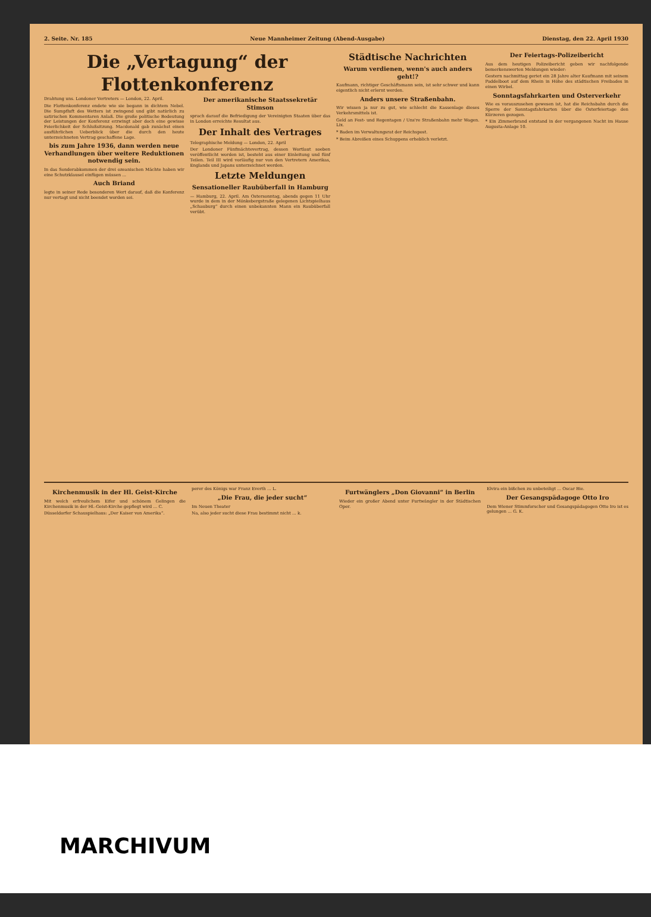2. Seite. Nr. 185 Neue Mannheimer Zeitung (Abend-Ausgabe) Dienstag, den 22. April 1930
Die „Vertagung“ der Flottenkonferenz
Drahtung uns. Londoner Vertreters — London, 22. April.
Die Flottenkonferenz endete wie sie begann in dichtem Nebel. Die Sumpfluft des Wetters ist zwingend und gibt natürlich zu satirischen Kommentaren Anlaß. Die große politische Bedeutung der Leistungen der Konferenz erzwingt aber doch eine gewisse Feierlichkeit der Schlußsitzung. Macdonald gab zunächst einen ausführlichen Ueberblick über die durch den heute unterzeichneten Vertrag geschaffene Lage.
bis zum Jahre 1936, dann werden neue Verhandlungen über weitere Reduktionen notwendig sein.
In das Sonderabkommen der drei ozeanischen Mächte haben wir eine Schutzklausel einfügen müssen ...
Auch Briand
legte in seiner Rede besonderen Wert darauf, daß die Konferenz nur vertagt und nicht beendet worden sei.
Der amerikanische Staatssekretär Stimson
sprach darauf die Befriedigung der Vereinigten Staaten über das in London erreichte Resultat aus.
Der Inhalt des Vertrages
Telegraphische Meldung — London, 22. April
Der Londoner Fünfmächtevertrag, dessen Wortlaut soeben veröffentlicht worden ist, besteht aus einer Einleitung und fünf Teilen. Teil III wird vorläufig nur von den Vertretern Amerikas, Englands und Japans unterzeichnet werden.
Letzte Meldungen
Sensationeller Raubüberfall in Hamburg
— Hamburg, 22. April. Am Ostersonntag, abends gegen 11 Uhr wurde in dem in der Mönkebergstraße gelegenen Lichtspielhaus „Schauburg“ durch einen unbekannten Mann ein Raubüberfall verübt.
Städtische Nachrichten
Warum verdienen, wenn's auch anders geht!?
Kaufmann, richtiger Geschäftsmann sein, ist sehr schwer und kann eigentlich nicht erlernt werden.
Anders unsere Straßenbahn.
Wir wissen ja nur zu gut, wie schlecht die Kassenlage dieses Verkehrsmittels ist.
Geld an Fest- und Regentagen / Uns're Straßenbahn mehr Wagen. Lix.
* Baden im Verwaltungsrat der Reichspost.
* Beim Abreißen eines Schuppens erheblich verletzt.
Der Feiertags-Polizeibericht
Aus dem heutigen Polizeibericht geben wir nachfolgende bemerkenswerten Meldungen wieder:
Gestern nachmittag geriet ein 28 Jahre alter Kaufmann mit seinem Paddelboot auf dem Rhein in Höhe des städtischen Freibades in einen Wirbel.
Sonntagsfahrkarten und Osterverkehr
Wie es vorauszusehen gewesen ist, hat die Reichsbahn durch die Sperre der Sonntagsfahrkarten über die Osterfeiertage den Kürzeren gezogen.
* Ein Zimmerbrand entstand in der vergangenen Nacht im Hause Augusta-Anlage 10.
Kirchenmusik in der Hl. Geist-Kirche
Mit welch erfreulichem Eifer und schönem Gelingen die Kirchenmusik in der Hl.-Geist-Kirche gepflegt wird ... C.
Düsseldorfer Schauspielhaus: „Der Kaiser von Amerika“.
perer des Königs war Franz Everth ... L.
„Die Frau, die jeder sucht“
Im Neuen Theater
Na, also jeder sucht diese Frau bestimmt nicht ... k.
Furtwänglers „Don Giovanni“ in Berlin
Wieder ein großer Abend unter Furtwängler in der Städtischen Oper.
Elvira ein bißchen zu unbeteiligt ... Oscar Bie.
Der Gesangspädagoge Otto Iro
Dem Wiener Stimmforscher und Gesangspädagogen Otto Iro ist es gelungen ... G. K.
MARCHIVUM